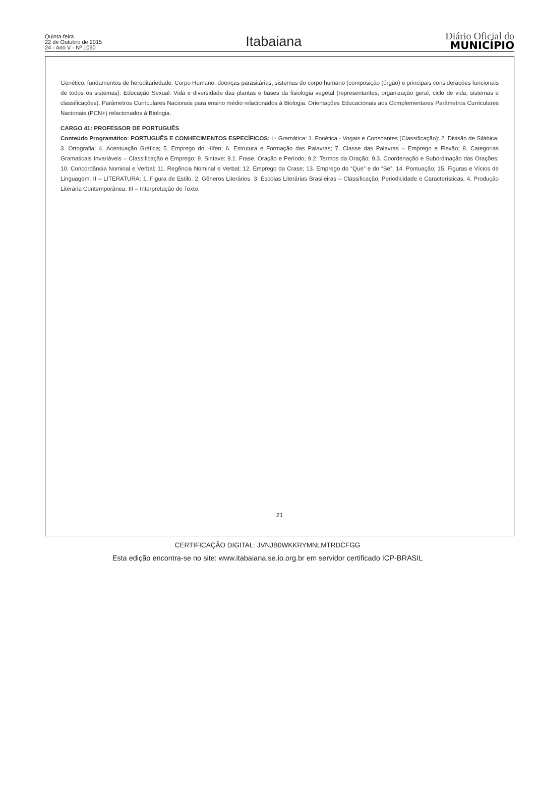Quinta-feira
22 de Outubro de 2015
24 - Ano V - Nº 1090
Itabaiana
Diário Oficial do
MUNICÍPIO
Genético, fundamentos de hereditariedade. Corpo Humano: doenças parasitárias, sistemas do corpo humano (composição (órgão) e principais considerações funcionais de todos os sistemas). Educação Sexual. Vida e diversidade das plantas e bases da fisiologia vegetal (representantes, organização geral, ciclo de vida, sistemas e classificações). Parâmetros Curriculares Nacionais para ensino médio relacionados à Biologia. Orientações Educacionais aos Complementares Parâmetros Curriculares Nacionais (PCN+) relacionados à Biologia.
CARGO 41: PROFESSOR DE PORTUGUÊS
Conteúdo Programático: PORTUGUÊS E CONHECIMENTOS ESPECÍFICOS: I - Gramática: 1. Fonética - Vogais e Consoantes (Classificação); 2. Divisão de Silábica; 3. Ortografia; 4. Acentuação Gráfica; 5. Emprego do Hífen; 6. Estrutura e Formação das Palavras; 7. Classe das Palavras – Emprego e Flexão; 8. Categorias Gramaticais Invariáveis – Classificação e Emprego; 9. Sintaxe: 9.1. Frase, Oração e Período; 9.2. Termos da Oração; 9.3. Coordenação e Subordinação das Orações; 10. Concordância Nominal e Verbal; 11. Regência Nominal e Verbal; 12. Emprego da Crase; 13. Emprego do “Que” e do “Se”; 14. Pontuação; 15. Figuras e Vícios de Linguagem. II – LITERATURA: 1. Figura de Estilo. 2. Gêneros Literários. 3. Escolas Literárias Brasileiras – Classificação, Periodicidade e Características. 4. Produção Literária Contemporânea. III – Interpretação de Texto.
21
CERTIFICAÇÃO DIGITAL: JVNJB0WKKRYMNLMTRDCFGG
Esta edição encontra-se no site: www.itabaiana.se.io.org.br em servidor certificado ICP-BRASIL